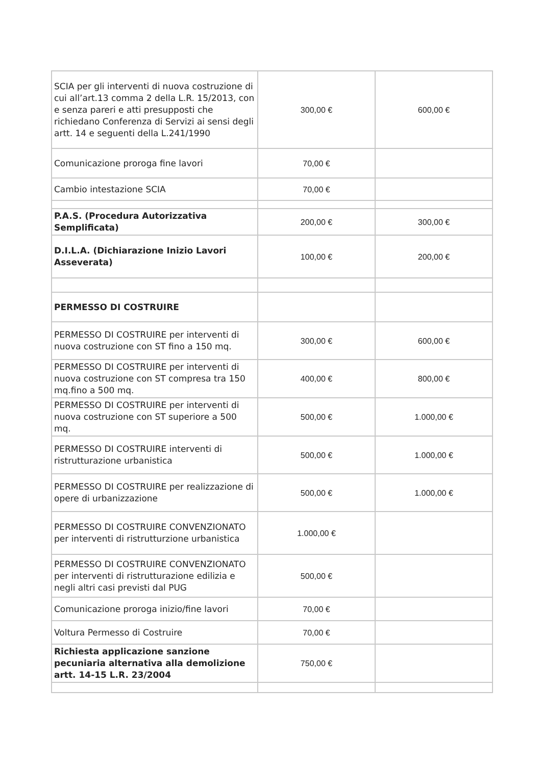| SCIA per gli interventi di nuova costruzione di cui all’art.13 comma 2 della L.R. 15/2013, con e senza pareri e atti presupposti che richiedano Conferenza di Servizi ai sensi degli artt. 14 e seguenti della L.241/1990 | 300,00 € | 600,00 € |
| Comunicazione proroga fine lavori | 70,00 € | |
| Cambio intestazione SCIA | 70,00 € | |
| P.A.S. (Procedura Autorizzativa Semplificata) | 200,00 € | 300,00 € |
| D.I.L.A. (Dichiarazione Inizio Lavori Asseverata) | 100,00 € | 200,00 € |
| PERMESSO DI COSTRUIRE | | |
| PERMESSO DI COSTRUIRE per interventi di nuova costruzione con ST fino a 150 mq. | 300,00 € | 600,00 € |
| PERMESSO DI COSTRUIRE per interventi di nuova costruzione con ST compresa tra 150 mq.fino a 500 mq. | 400,00 € | 800,00 € |
| PERMESSO DI COSTRUIRE per interventi di nuova costruzione con ST superiore a 500 mq. | 500,00 € | 1.000,00 € |
| PERMESSO DI COSTRUIRE interventi di ristrutturazione urbanistica | 500,00 € | 1.000,00 € |
| PERMESSO DI COSTRUIRE per realizzazione di opere di urbanizzazione | 500,00 € | 1.000,00 € |
| PERMESSO DI COSTRUIRE CONVENZIONATO per interventi di ristrutturzione urbanistica | 1.000,00 € | |
| PERMESSO DI COSTRUIRE CONVENZIONATO per interventi di ristrutturazione edilizia e negli altri casi previsti dal PUG | 500,00 € | |
| Comunicazione proroga inizio/fine lavori | 70,00 € | |
| Voltura Permesso di Costruire | 70,00 € | |
| Richiesta applicazione sanzione pecuniaria alternativa alla demolizione artt. 14-15 L.R. 23/2004 | 750,00 € | |